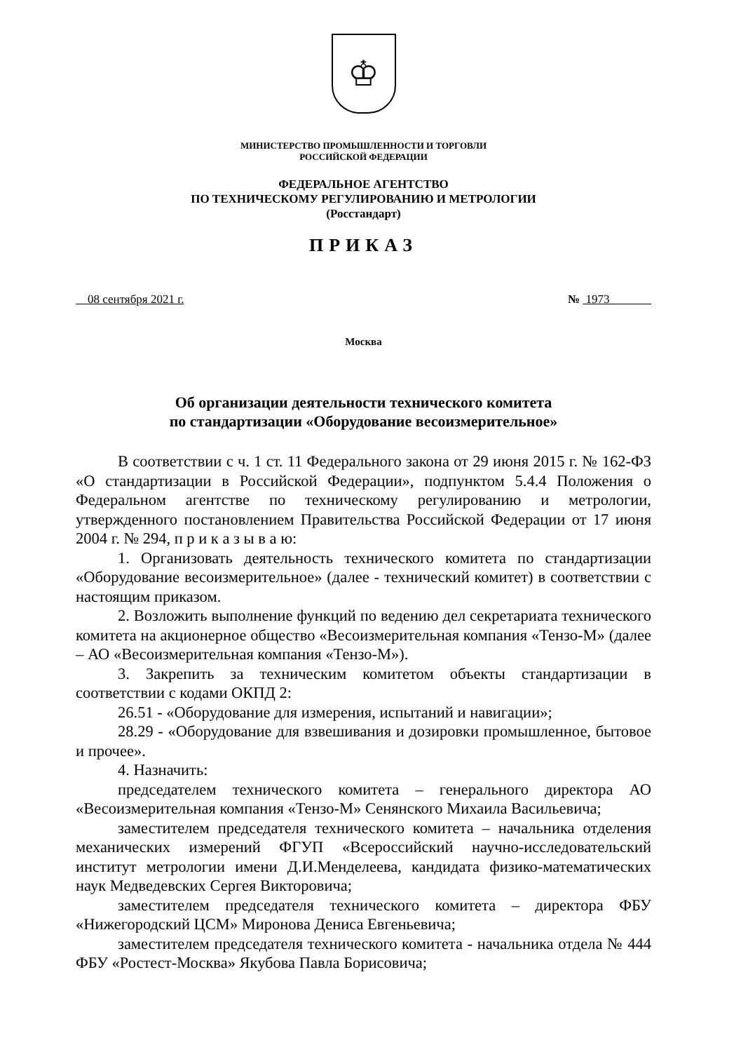♔
МИНИСТЕРСТВО ПРОМЫШЛЕННОСТИ И ТОРГОВЛИ
РОССИЙСКОЙ ФЕДЕРАЦИИ
ФЕДЕРАЛЬНОЕ АГЕНТСТВО
ПО ТЕХНИЧЕСКОМУ РЕГУЛИРОВАНИЮ И МЕТРОЛОГИИ
(Росстандарт)
ПРИКАЗ
08 сентября 2021 г. № 1973
Москва
Об организации деятельности технического комитета
по стандартизации «Оборудование весоизмерительное»
В соответствии с ч. 1 ст. 11 Федерального закона от 29 июня 2015 г. № 162-ФЗ «О стандартизации в Российской Федерации», подпунктом 5.4.4 Положения о Федеральном агентстве по техническому регулированию и метрологии, утвержденного постановлением Правительства Российской Федерации от 17 июня 2004 г. № 294, п р и к а з ы в а ю:
1. Организовать деятельность технического комитета по стандартизации «Оборудование весоизмерительное» (далее - технический комитет) в соответствии с настоящим приказом.
2. Возложить выполнение функций по ведению дел секретариата технического комитета на акционерное общество «Весоизмерительная компания «Тензо-М» (далее – АО «Весоизмерительная компания «Тензо-М»).
3. Закрепить за техническим комитетом объекты стандартизации в соответствии с кодами ОКПД 2:
26.51 - «Оборудование для измерения, испытаний и навигации»;
28.29 - «Оборудование для взвешивания и дозировки промышленное, бытовое и прочее».
4. Назначить:
председателем технического комитета – генерального директора АО «Весоизмерительная компания «Тензо-М» Сенянского Михаила Васильевича;
заместителем председателя технического комитета – начальника отделения механических измерений ФГУП «Всероссийский научно-исследовательский институт метрологии имени Д.И.Менделеева, кандидата физико-математических наук Медведевских Сергея Викторовича;
заместителем председателя технического комитета – директора ФБУ «Нижегородский ЦСМ» Миронова Дениса Евгеньевича;
заместителем председателя технического комитета - начальника отдела № 444 ФБУ «Ростест-Москва» Якубова Павла Борисовича;